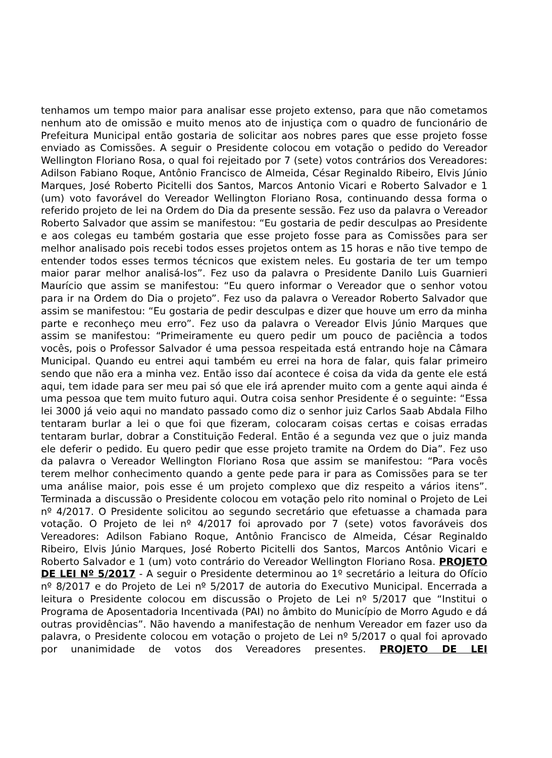tenhamos um tempo maior para analisar esse projeto extenso, para que não cometamos nenhum ato de omissão e muito menos ato de injustiça com o quadro de funcionário de Prefeitura Municipal então gostaria de solicitar aos nobres pares que esse projeto fosse enviado as Comissões. A seguir o Presidente colocou em votação o pedido do Vereador Wellington Floriano Rosa, o qual foi rejeitado por 7 (sete) votos contrários dos Vereadores: Adilson Fabiano Roque, Antônio Francisco de Almeida, César Reginaldo Ribeiro, Elvis Júnio Marques, José Roberto Picitelli dos Santos, Marcos Antonio Vicari e Roberto Salvador e 1 (um) voto favorável do Vereador Wellington Floriano Rosa, continuando dessa forma o referido projeto de lei na Ordem do Dia da presente sessão. Fez uso da palavra o Vereador Roberto Salvador que assim se manifestou: “Eu gostaria de pedir desculpas ao Presidente e aos colegas eu também gostaria que esse projeto fosse para as Comissões para ser melhor analisado pois recebi todos esses projetos ontem as 15 horas e não tive tempo de entender todos esses termos técnicos que existem neles. Eu gostaria de ter um tempo maior parar melhor analisá-los”. Fez uso da palavra o Presidente Danilo Luis Guarnieri Maurício que assim se manifestou: “Eu quero informar o Vereador que o senhor votou para ir na Ordem do Dia o projeto”. Fez uso da palavra o Vereador Roberto Salvador que assim se manifestou: “Eu gostaria de pedir desculpas e dizer que houve um erro da minha parte e reconheço meu erro”. Fez uso da palavra o Vereador Elvis Júnio Marques que assim se manifestou: “Primeiramente eu quero pedir um pouco de paciência a todos vocês, pois o Professor Salvador é uma pessoa respeitada está entrando hoje na Câmara Municipal. Quando eu entrei aqui também eu errei na hora de falar, quis falar primeiro sendo que não era a minha vez. Então isso daí acontece é coisa da vida da gente ele está aqui, tem idade para ser meu pai só que ele irá aprender muito com a gente aqui ainda é uma pessoa que tem muito futuro aqui. Outra coisa senhor Presidente é o seguinte: “Essa lei 3000 já veio aqui no mandato passado como diz o senhor juiz Carlos Saab Abdala Filho tentaram burlar a lei o que foi que fizeram, colocaram coisas certas e coisas erradas tentaram burlar, dobrar a Constituição Federal. Então é a segunda vez que o juiz manda ele deferir o pedido. Eu quero pedir que esse projeto tramite na Ordem do Dia”. Fez uso da palavra o Vereador Wellington Floriano Rosa que assim se manifestou: “Para vocês terem melhor conhecimento quando a gente pede para ir para as Comissões para se ter uma análise maior, pois esse é um projeto complexo que diz respeito a vários itens”. Terminada a discussão o Presidente colocou em votação pelo rito nominal o Projeto de Lei nº 4/2017. O Presidente solicitou ao segundo secretário que efetuasse a chamada para votação. O Projeto de lei nº 4/2017 foi aprovado por 7 (sete) votos favoráveis dos Vereadores: Adilson Fabiano Roque, Antônio Francisco de Almeida, César Reginaldo Ribeiro, Elvis Júnio Marques, José Roberto Picitelli dos Santos, Marcos Antônio Vicari e Roberto Salvador e 1 (um) voto contrário do Vereador Wellington Floriano Rosa. PROJETO DE LEI Nº 5/2017 - A seguir o Presidente determinou ao 1º secretário a leitura do Ofício nº 8/2017 e do Projeto de Lei nº 5/2017 de autoria do Executivo Municipal. Encerrada a leitura o Presidente colocou em discussão o Projeto de Lei nº 5/2017 que “Institui o Programa de Aposentadoria Incentivada (PAI) no âmbito do Município de Morro Agudo e dá outras providências”. Não havendo a manifestação de nenhum Vereador em fazer uso da palavra, o Presidente colocou em votação o projeto de Lei nº 5/2017 o qual foi aprovado por unanimidade de votos dos Vereadores presentes. PROJETO DE LEI